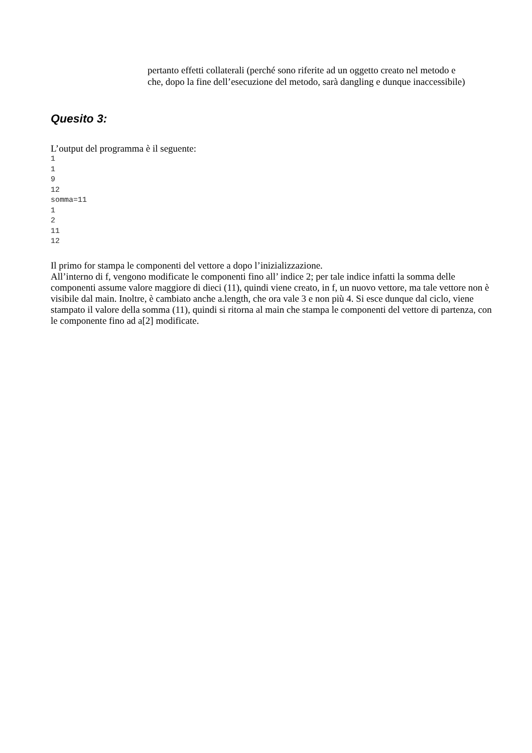pertanto effetti collaterali (perché sono riferite ad un oggetto creato nel metodo e che, dopo la fine dell’esecuzione del metodo, sarà dangling e dunque inaccessibile)
Quesito 3:
L’output del programma è il seguente:
1
1
9
12
somma=11
1
2
11
12
Il primo for stampa le componenti del vettore a dopo l’inizializzazione.
All’interno di f, vengono modificate le componenti fino all’ indice 2; per tale indice infatti la somma delle componenti assume valore maggiore di dieci (11), quindi viene creato, in f, un nuovo vettore, ma tale vettore non è visibile dal main. Inoltre, è cambiato anche a.length, che ora vale 3 e non più 4. Si esce dunque dal ciclo, viene stampato il valore della somma (11), quindi si ritorna al main che stampa le componenti del vettore di partenza, con le componente fino ad a[2] modificate.